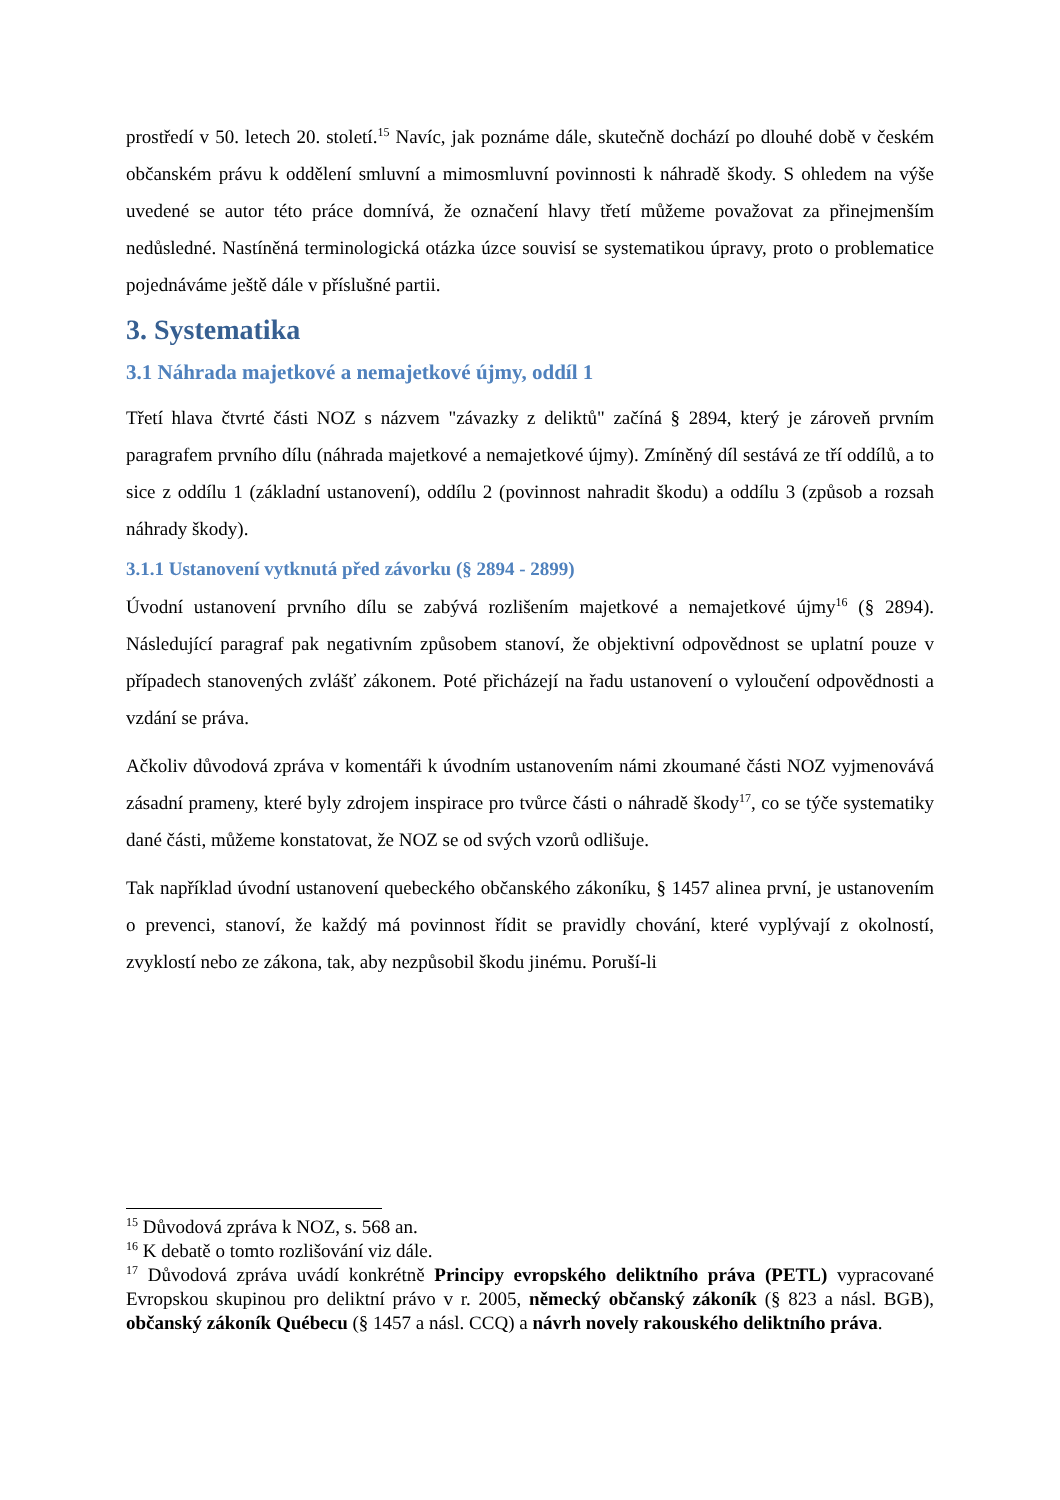prostředí v 50. letech 20. století.<sup>15</sup> Navíc, jak poznáme dále, skutečně dochází po dlouhé době v českém občanském právu k oddělení smluvní a mimosmluvní povinnosti k náhradě škody. S ohledem na výše uvedené se autor této práce domnívá, že označení hlavy třetí můžeme považovat za přinejmenším nedůsledné. Nastíněná terminologická otázka úzce souvisí se systematikou úpravy, proto o problematice pojednáváme ještě dále v příslušné partii.
3. Systematika
3.1 Náhrada majetkové a nemajetkové újmy, oddíl 1
Třetí hlava čtvrté části NOZ s názvem "závazky z deliktů" začíná § 2894, který je zároveň prvním paragrafem prvního dílu (náhrada majetkové a nemajetkové újmy). Zmíněný díl sestává ze tří oddílů, a to sice z oddílu 1 (základní ustanovení), oddílu 2 (povinnost nahradit škodu) a oddílu 3 (způsob a rozsah náhrady škody).
3.1.1 Ustanovení vytknutá před závorku (§ 2894 - 2899)
Úvodní ustanovení prvního dílu se zabývá rozlišením majetkové a nemajetkové újmy<sup>16</sup> (§ 2894). Následující paragraf pak negativním způsobem stanoví, že objektivní odpovědnost se uplatní pouze v případech stanovených zvlášť zákonem. Poté přicházejí na řadu ustanovení o vyloučení odpovědnosti a vzdání se práva.
Ačkoliv důvodová zpráva v komentáři k úvodním ustanovením námi zkoumané části NOZ vyjmenovává zásadní prameny, které byly zdrojem inspirace pro tvůrce části o náhradě škody<sup>17</sup>, co se týče systematiky dané části, můžeme konstatovat, že NOZ se od svých vzorů odlišuje.
Tak například úvodní ustanovení quebeckého občanského zákoníku, § 1457 alinea první, je ustanovením o prevenci, stanoví, že každý má povinnost řídit se pravidly chování, které vyplývají z okolností, zvyklostí nebo ze zákona, tak, aby nezpůsobil škodu jinému. Poruší-li
<sup>15</sup> Důvodová zpráva k NOZ, s. 568 an.
<sup>16</sup> K debatě o tomto rozlišování viz dále.
<sup>17</sup> Důvodová zpráva uvádí konkrétně Principy evropského deliktního práva (PETL) vypracované Evropskou skupinou pro deliktní právo v r. 2005, německý občanský zákoník (§ 823 a násl. BGB), občanský zákoník Québecu (§ 1457 a násl. CCQ) a návrh novely rakouského deliktního práva.